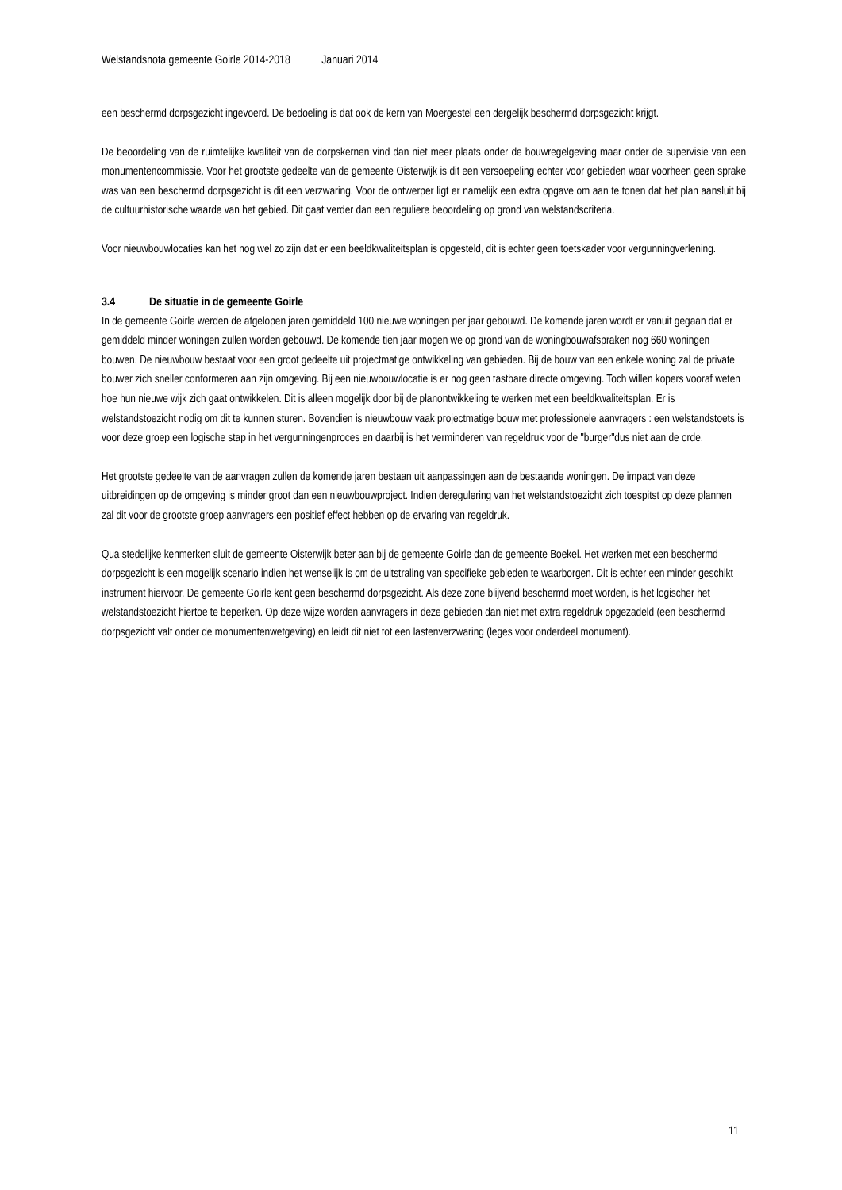Welstandsnota gemeente Goirle 2014-2018 Januari 2014
een beschermd dorpsgezicht ingevoerd. De bedoeling is dat ook de kern van Moergestel een dergelijk beschermd dorpsgezicht krijgt.
De beoordeling van de ruimtelijke kwaliteit van de dorpskernen vind dan niet meer plaats onder de bouwregelgeving maar onder de supervisie van een monumentencommissie. Voor het grootste gedeelte van de gemeente Oisterwijk is dit een versoepeling echter voor gebieden waar voorheen geen sprake was van een beschermd dorpsgezicht is dit een verzwaring. Voor de ontwerper ligt er namelijk een extra opgave om aan te tonen dat het plan aansluit bij de cultuurhistorische waarde van het gebied. Dit gaat verder dan een reguliere beoordeling op grond van welstandscriteria.
Voor nieuwbouwlocaties kan het nog wel zo zijn dat er een beeldkwaliteitsplan is opgesteld, dit is echter geen toetskader voor vergunningverlening.
3.4 De situatie in de gemeente Goirle
In de gemeente Goirle werden de afgelopen jaren gemiddeld 100 nieuwe woningen per jaar gebouwd. De komende jaren wordt er vanuit gegaan dat er gemiddeld minder woningen zullen worden gebouwd. De komende tien jaar mogen we op grond van de woningbouwafspraken nog 660 woningen bouwen. De nieuwbouw bestaat voor een groot gedeelte uit projectmatige ontwikkeling van gebieden. Bij de bouw van een enkele woning zal de private bouwer zich sneller conformeren aan zijn omgeving. Bij een nieuwbouwlocatie is er nog geen tastbare directe omgeving. Toch willen kopers vooraf weten hoe hun nieuwe wijk zich gaat ontwikkelen. Dit is alleen mogelijk door bij de planontwikkeling te werken met een beeldkwaliteitsplan. Er is welstandstoezicht nodig om dit te kunnen sturen. Bovendien is nieuwbouw vaak projectmatige bouw met professionele aanvragers : een welstandstoets is voor deze groep een logische stap in het vergunningenproces en daarbij is het verminderen van regeldruk voor de "burger"dus niet aan de orde.
Het grootste gedeelte van de aanvragen zullen de komende jaren bestaan uit aanpassingen aan de bestaande woningen. De impact van deze uitbreidingen op de omgeving is minder groot dan een nieuwbouwproject. Indien deregulering van het welstandstoezicht zich toespitst op deze plannen zal dit voor de grootste groep aanvragers een positief effect hebben op de ervaring van regeldruk.
Qua stedelijke kenmerken sluit de gemeente Oisterwijk beter aan bij de gemeente Goirle dan de gemeente Boekel. Het werken met een beschermd dorpsgezicht is een mogelijk scenario indien het wenselijk is om de uitstraling van specifieke gebieden te waarborgen. Dit is echter een minder geschikt instrument hiervoor. De gemeente Goirle kent geen beschermd dorpsgezicht. Als deze zone blijvend beschermd moet worden, is het logischer het welstandstoezicht hiertoe te beperken. Op deze wijze worden aanvragers in deze gebieden dan niet met extra regeldruk opgezadeld (een beschermd dorpsgezicht valt onder de monumentenwetgeving) en leidt dit niet tot een lastenverzwaring (leges voor onderdeel monument).
11